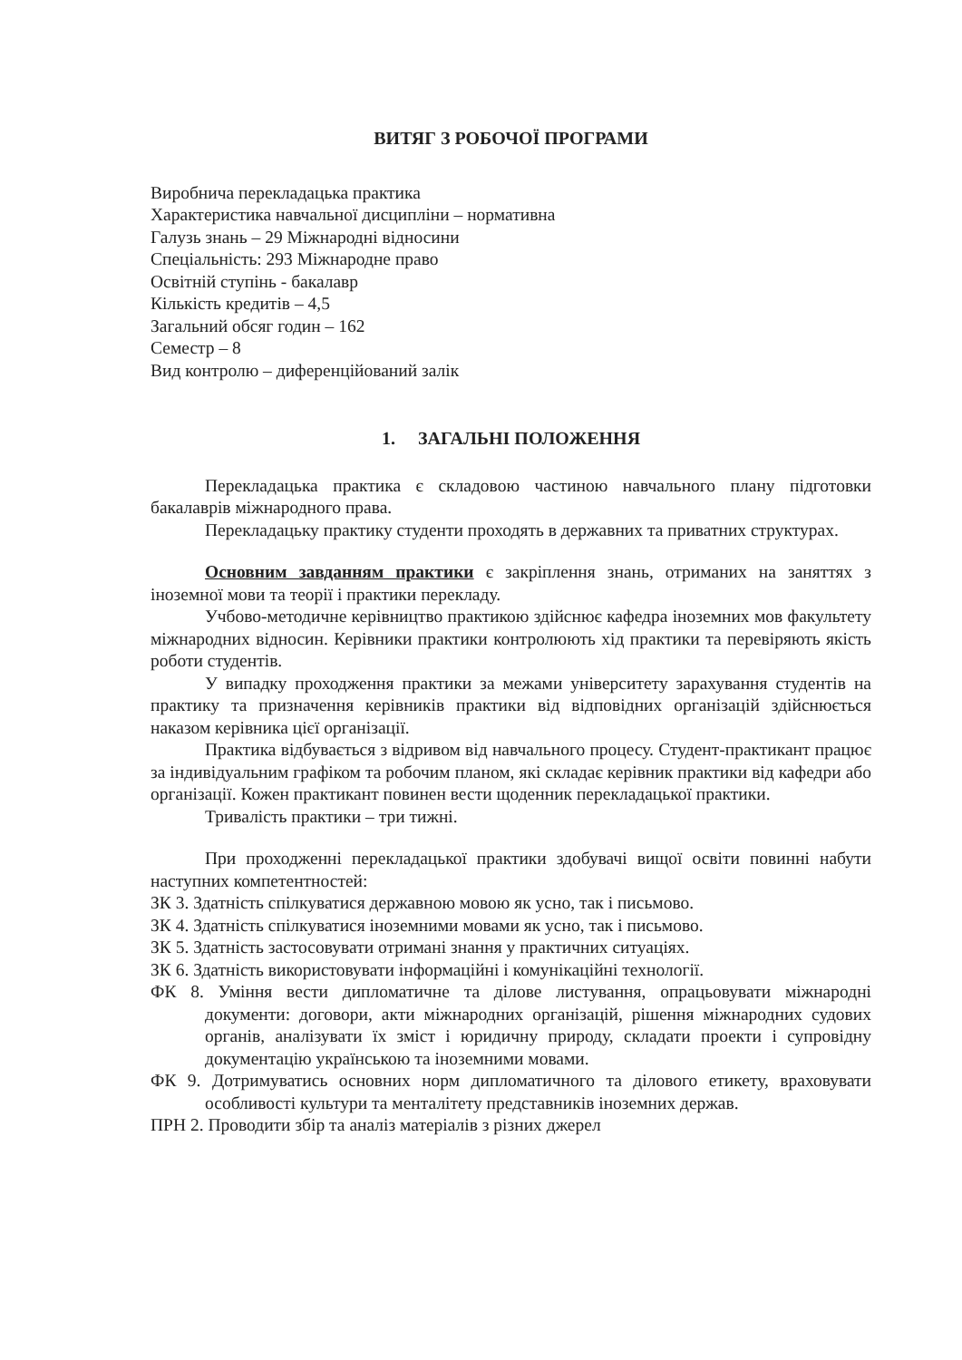ВИТЯГ З РОБОЧОЇ ПРОГРАМИ
Виробнича перекладацька практика
Характеристика навчальної дисципліни – нормативна
Галузь знань – 29 Міжнародні відносини
Спеціальність: 293 Міжнародне право
Освітній ступінь - бакалавр
Кількість кредитів – 4,5
Загальний обсяг годин – 162
Семестр – 8
Вид контролю – диференційований залік
1. ЗАГАЛЬНІ ПОЛОЖЕННЯ
Перекладацька практика є складовою частиною навчального плану підготовки бакалаврів міжнародного права.
Перекладацьку практику студенти проходять в державних та приватних структурах.
Основним завданням практики є закріплення знань, отриманих на заняттях з іноземної мови та теорії і практики перекладу.
Учбово-методичне керівництво практикою здійснює кафедра іноземних мов факультету міжнародних відносин. Керівники практики контролюють хід практики та перевіряють якість роботи студентів.
У випадку проходження практики за межами університету зарахування студентів на практику та призначення керівників практики від відповідних організацій здійснюється наказом керівника цієї організації.
Практика відбувається з відривом від навчального процесу. Студент-практикант працює за індивідуальним графіком та робочим планом, які складає керівник практики від кафедри або організації. Кожен практикант повинен вести щоденник перекладацької практики.
Тривалість практики – три тижні.
При проходженні перекладацької практики здобувачі вищої освіти повинні набути наступних компетентностей:
ЗК 3. Здатність спілкуватися державною мовою як усно, так і письмово.
ЗК 4. Здатність спілкуватися іноземними мовами як усно, так і письмово.
ЗК 5. Здатність застосовувати отримані знання у практичних ситуаціях.
ЗК 6. Здатність використовувати інформаційні і комунікаційні технології.
ФК 8. Уміння вести дипломатичне та ділове листування, опрацьовувати міжнародні документи: договори, акти міжнародних організацій, рішення міжнародних судових органів, аналізувати їх зміст і юридичну природу, складати проекти і супровідну документацію українською та іноземними мовами.
ФК 9. Дотримуватись основних норм дипломатичного та ділового етикету, враховувати особливості культури та менталітету представників іноземних держав.
ПРН 2. Проводити збір та аналіз матеріалів з різних джерел